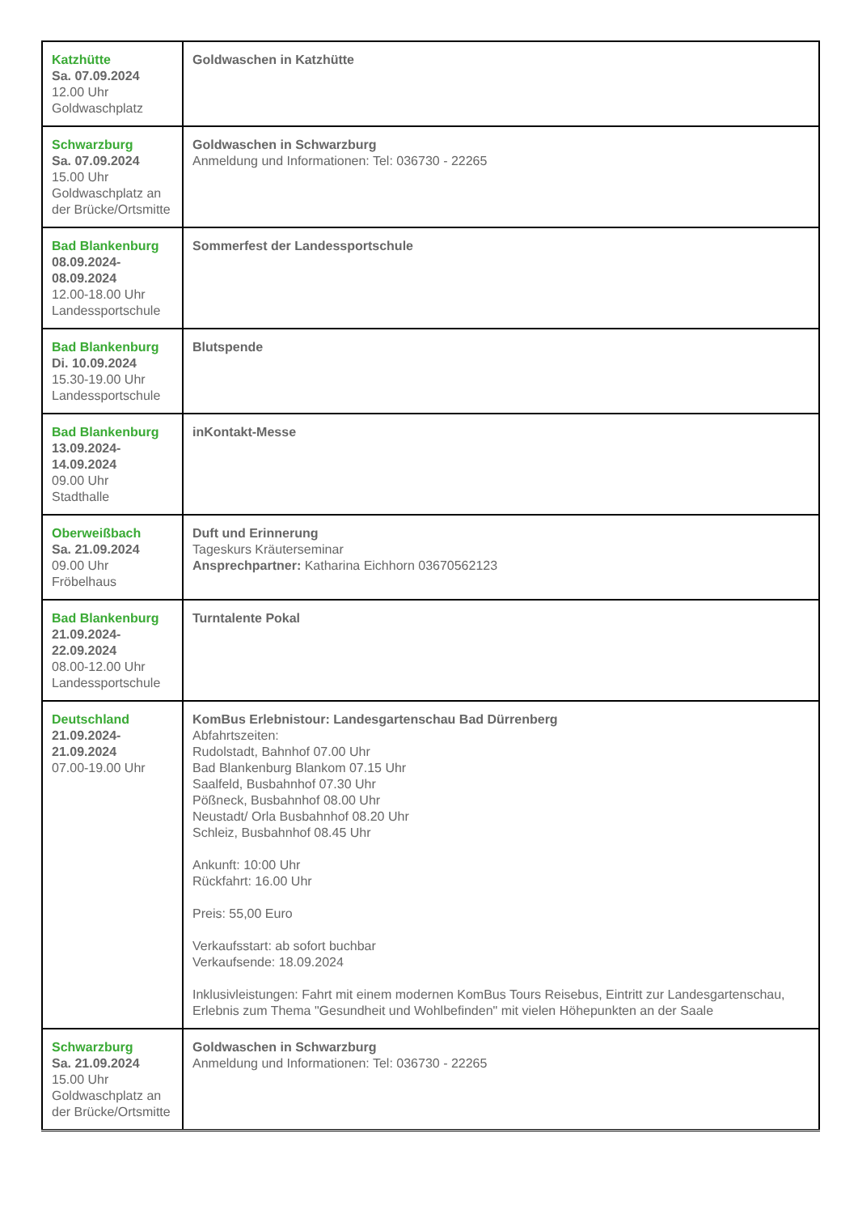| Katzhütte Sa. 07.09.2024 12.00 Uhr Goldwaschplatz | Goldwaschen in Katzhütte |
| Schwarzburg Sa. 07.09.2024 15.00 Uhr Goldwaschplatz an der Brücke/Ortsmitte | Goldwaschen in Schwarzburg Anmeldung und Informationen: Tel: 036730 - 22265 |
| Bad Blankenburg 08.09.2024- 08.09.2024 12.00-18.00 Uhr Landessportschule | Sommerfest der Landessportschule |
| Bad Blankenburg Di. 10.09.2024 15.30-19.00 Uhr Landessportschule | Blutspende |
| Bad Blankenburg 13.09.2024- 14.09.2024 09.00 Uhr Stadthalle | inKontakt-Messe |
| Oberweißbach Sa. 21.09.2024 09.00 Uhr Fröbelhaus | Duft und Erinnerung Tageskurs Kräuterseminar Ansprechpartner: Katharina Eichhorn 03670562123 |
| Bad Blankenburg 21.09.2024- 22.09.2024 08.00-12.00 Uhr Landessportschule | Turntalente Pokal |
| Deutschland 21.09.2024- 21.09.2024 07.00-19.00 Uhr | KomBus Erlebnistour: Landesgartenschau Bad Dürrenberg Abfahrtszeiten: Rudolstadt, Bahnhof 07.00 Uhr Bad Blankenburg Blankom 07.15 Uhr Saalfeld, Busbahnhof 07.30 Uhr Pößneck, Busbahnhof 08.00 Uhr Neustadt/ Orla Busbahnhof 08.20 Uhr Schleiz, Busbahnhof 08.45 Uhr Ankunft: 10:00 Uhr Rückfahrt: 16.00 Uhr Preis: 55,00 Euro Verkaufsstart: ab sofort buchbar Verkaufsende: 18.09.2024 Inklusivleistungen: Fahrt mit einem modernen KomBus Tours Reisebus, Eintritt zur Landesgartenschau, Erlebnis zum Thema "Gesundheit und Wohlbefinden" mit vielen Höhepunkten an der Saale |
| Schwarzburg Sa. 21.09.2024 15.00 Uhr Goldwaschplatz an der Brücke/Ortsmitte | Goldwaschen in Schwarzburg Anmeldung und Informationen: Tel: 036730 - 22265 |